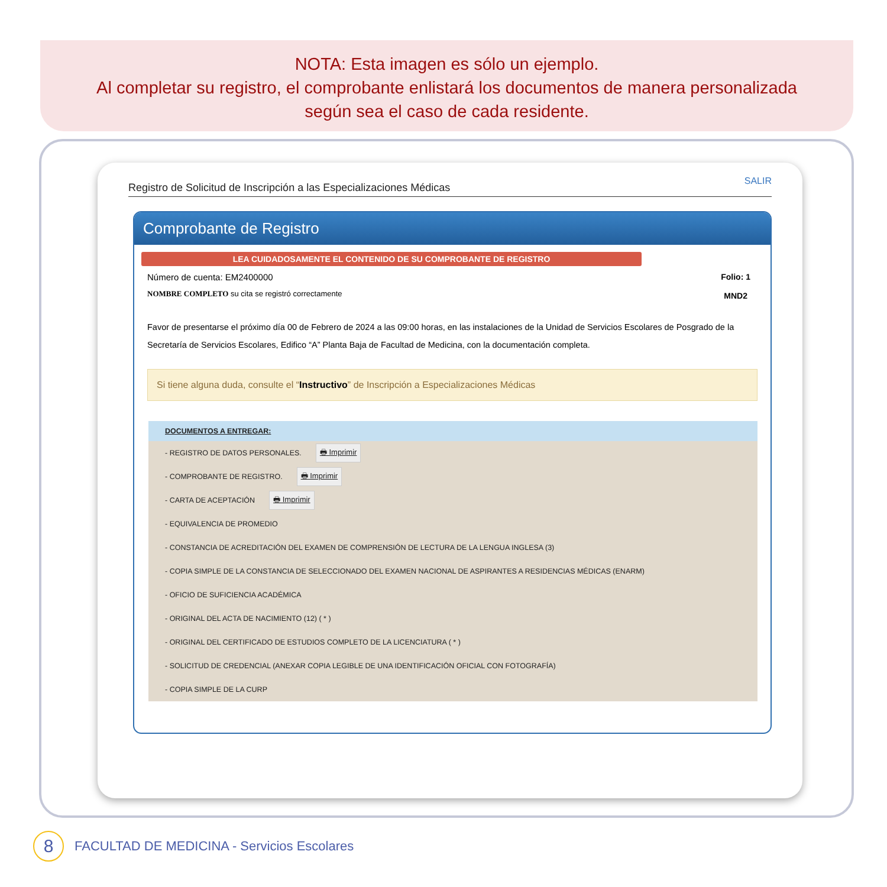NOTA: Esta imagen es sólo un ejemplo.
Al completar su registro, el comprobante enlistará los documentos de manera personalizada
según sea el caso de cada residente.
Registro de Solicitud de Inscripción a las Especializaciones Médicas SALIR
Comprobante de Registro
LEA CUIDADOSAMENTE EL CONTENIDO DE SU COMPROBANTE DE REGISTRO
Número de cuenta: EM2400000
NOMBRE COMPLETO su cita se registró correctamente
Folio: 1
MND2
Favor de presentarse el próximo día 00 de Febrero de 2024 a las 09:00 horas, en las instalaciones de la Unidad de Servicios Escolares de Posgrado de la Secretaría de Servicios Escolares, Edifico “A” Planta Baja de Facultad de Medicina, con la documentación completa.
Si tiene alguna duda, consulte el “Instructivo” de Inscripción a Especializaciones Médicas
DOCUMENTOS A ENTREGAR:
- REGISTRO DE DATOS PERSONALES. 🖶 Imprimir
- COMPROBANTE DE REGISTRO. 🖶 Imprimir
- CARTA DE ACEPTACIÓN 🖶 Imprimir
- EQUIVALENCIA DE PROMEDIO
- CONSTANCIA DE ACREDITACIÓN DEL EXAMEN DE COMPRENSIÓN DE LECTURA DE LA LENGUA INGLESA (3)
- COPIA SIMPLE DE LA CONSTANCIA DE SELECCIONADO DEL EXAMEN NACIONAL DE ASPIRANTES A RESIDENCIAS MÉDICAS (ENARM)
- OFICIO DE SUFICIENCIA ACADÉMICA
- ORIGINAL DEL ACTA DE NACIMIENTO (12) ( * )
- ORIGINAL DEL CERTIFICADO DE ESTUDIOS COMPLETO DE LA LICENCIATURA ( * )
- SOLICITUD DE CREDENCIAL (ANEXAR COPIA LEGIBLE DE UNA IDENTIFICACIÓN OFICIAL CON FOTOGRAFÍA)
- COPIA SIMPLE DE LA CURP
8
FACULTAD DE MEDICINA - Servicios Escolares